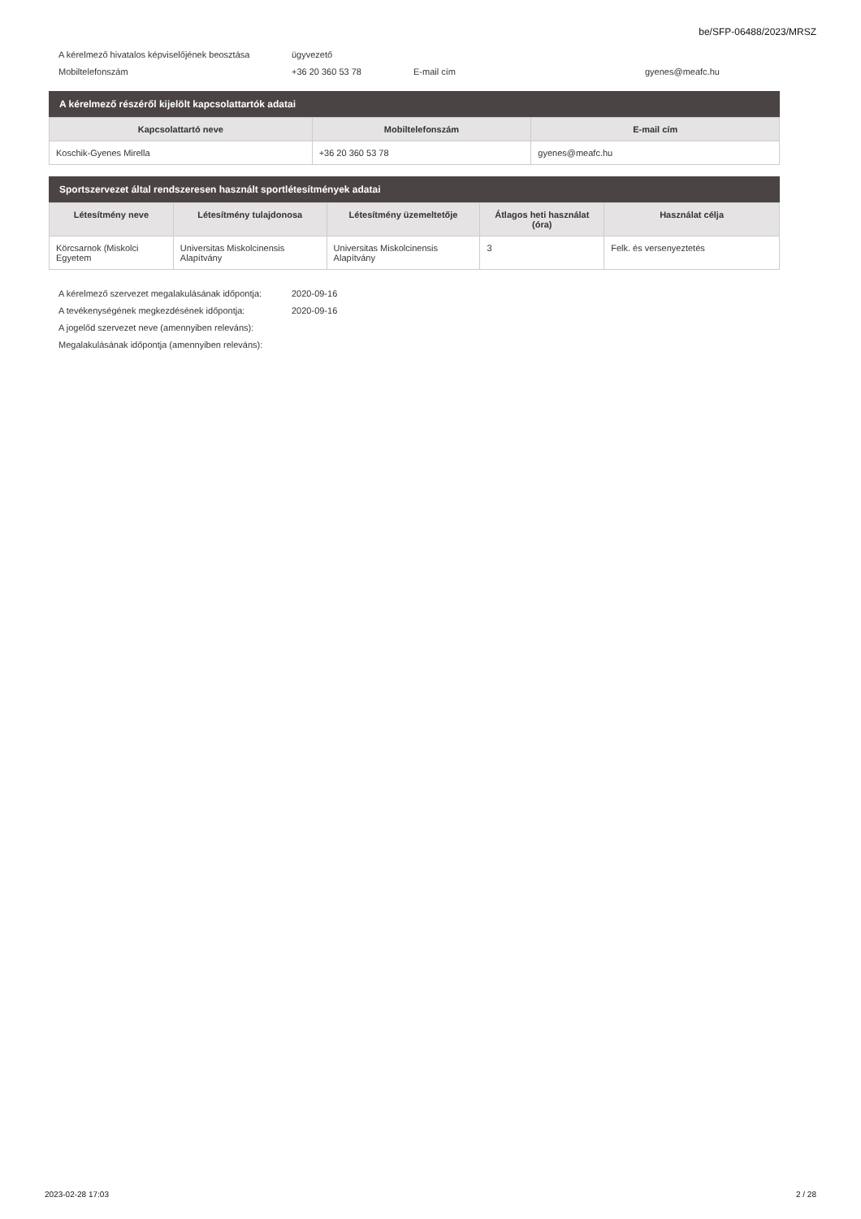be/SFP-06488/2023/MRSZ
| A kérelmező hivatalos képviselőjének beosztása | ügyvezető | | |
| Mobiltelefonszám | +36 20 360 53 78 | E-mail cím | gyenes@meafc.hu |
A kérelmező részéről kijelölt kapcsolattartók adatai
| Kapcsolattartó neve | Mobiltelefonszám | E-mail cím |
| --- | --- | --- |
| Koschik-Gyenes Mirella | +36 20 360 53 78 | gyenes@meafc.hu |
Sportszervezet által rendszeresen használt sportlétesítmények adatai
| Létesítmény neve | Létesítmény tulajdonosa | Létesítmény üzemeltetője | Átlagos heti használat (óra) | Használat célja |
| --- | --- | --- | --- | --- |
| Körcsarnok (Miskolci Egyetem | Universitas Miskolcinensis Alapítvány | Universitas Miskolcinensis Alapítvány | 3 | Felk. és versenyeztetés |
| A kérelmező szervezet megalakulásának időpontja: | 2020-09-16 |
| A tevékenységének megkezdésének időpontja: | 2020-09-16 |
| A jogelőd szervezet neve (amennyiben releváns): | |
| Megalakulásának időpontja (amennyiben releváns): | |
2023-02-28 17:03 2 / 28